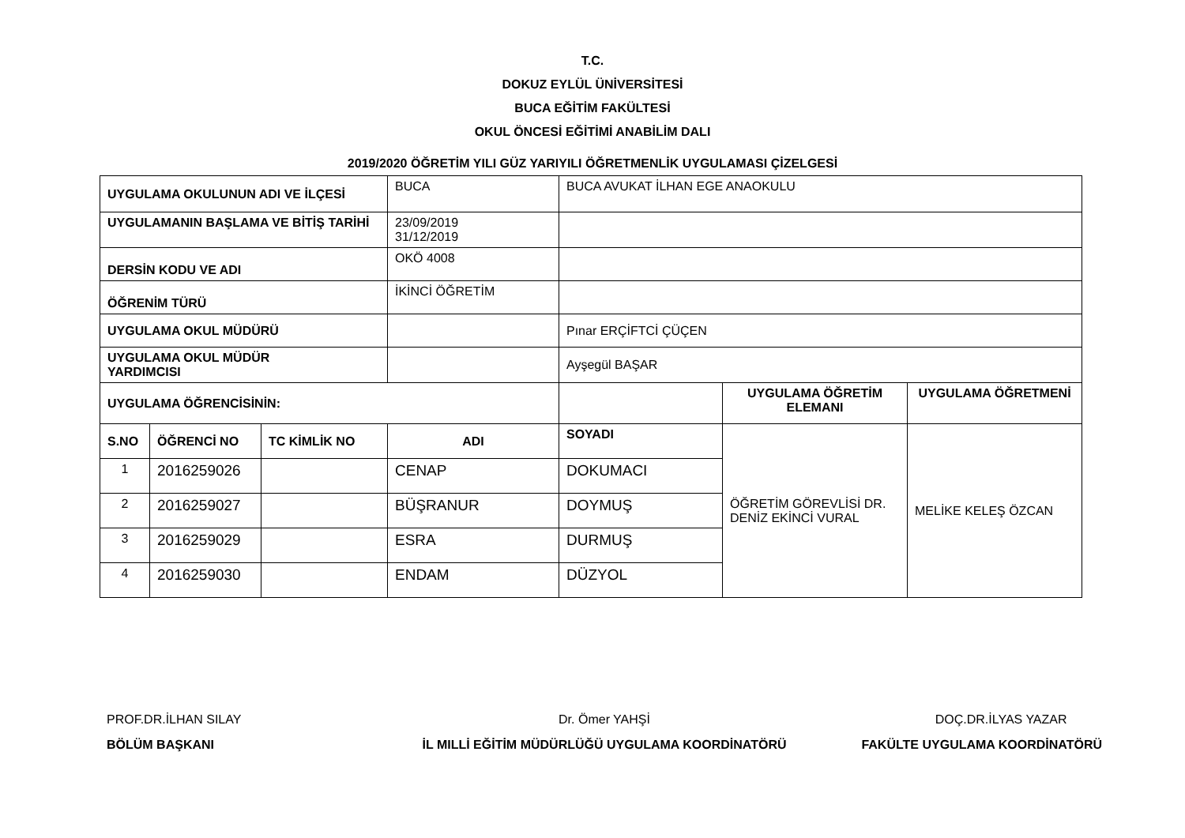T.C.
DOKUZ EYLÜL ÜNİVERSİTESİ
BUCA EĞİTİM FAKÜLTESİ
OKUL ÖNCESİ EĞİTİMİ ANABİLİM DALI
2019/2020 ÖĞRETİM YILI GÜZ YARIYILI ÖĞRETMENLİK UYGULAMASI ÇİZELGESİ
| UYGULAMA OKULUNUN ADI VE İLÇESİ | | | BUCA | BUCA AVUKAT İLHAN EGE ANAOKULU | | |
| UYGULAMANIN BAŞLAMA VE BİTİŞ TARİHİ | | | 23/09/2019 31/12/2019 | | | |
| DERSİN KODU VE ADI | | | OKÖ 4008 | | | |
| ÖĞRENİM TÜRÜ | | | İKİNCİ ÖĞRETİM | | | |
| UYGULAMA OKUL MÜDÜRÜ | | | | Pınar ERÇİFTCİ ÇÜÇEN | | |
| UYGULAMA OKUL MÜDÜR YARDIMCISI | | | | Ayşegül BAŞAR | | |
| UYGULAMA ÖĞRENCİSİNİN: | | | | | UYGULAMA ÖĞRETİM ELEMANI | UYGULAMA ÖĞRETMENİ |
| S.NO | ÖĞRENCİ NO | TC KİMLİK NO | ADI | SOYADI | ÖĞRETİM GÖREVLİSİ DR. DENİZ EKİNCİ VURAL | MELİKE KELEŞ ÖZCAN |
| 1 | 2016259026 | | CENAP | DOKUMACI | | |
| 2 | 2016259027 | | BÜŞRANUR | DOYMUŞ | | |
| 3 | 2016259029 | | ESRA | DURMUŞ | | |
| 4 | 2016259030 | | ENDAM | DÜZYOL | | |
PROF.DR.İLHAN SILAY
BÖLÜM BAŞKANI
Dr. Ömer YAHŞİ
İL MILLİ EĞİTİM MÜDÜRLÜĞÜ UYGULAMA KOORDİNATÖRÜ
DOÇ.DR.İLYAS YAZAR
FAKÜLTE UYGULAMA KOORDİNATÖRÜ